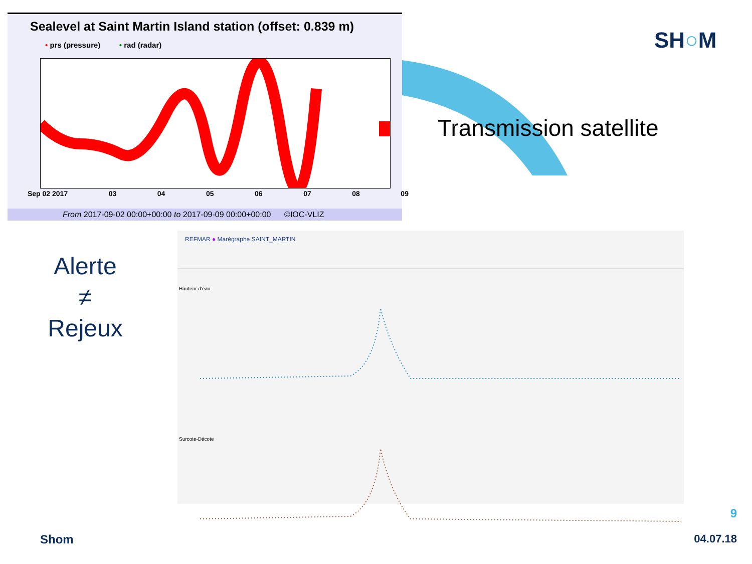Sealevel at Saint Martin Island station (offset: 0.839 m)
• prs (pressure) • rad (radar)
Sep 02 2017 03 04 05 06 07 08 09
From 2017-09-02 00:00+00:00 to 2017-09-09 00:00+00:00 ©IOC-VLIZ
Transmission satellite
SH○M
Alerte
≠
Rejeux
REFMAR ● Marégraphe SAINT_MARTIN
Hauteur d'eau
Surcote-Décote
9
Shom 04.07.18